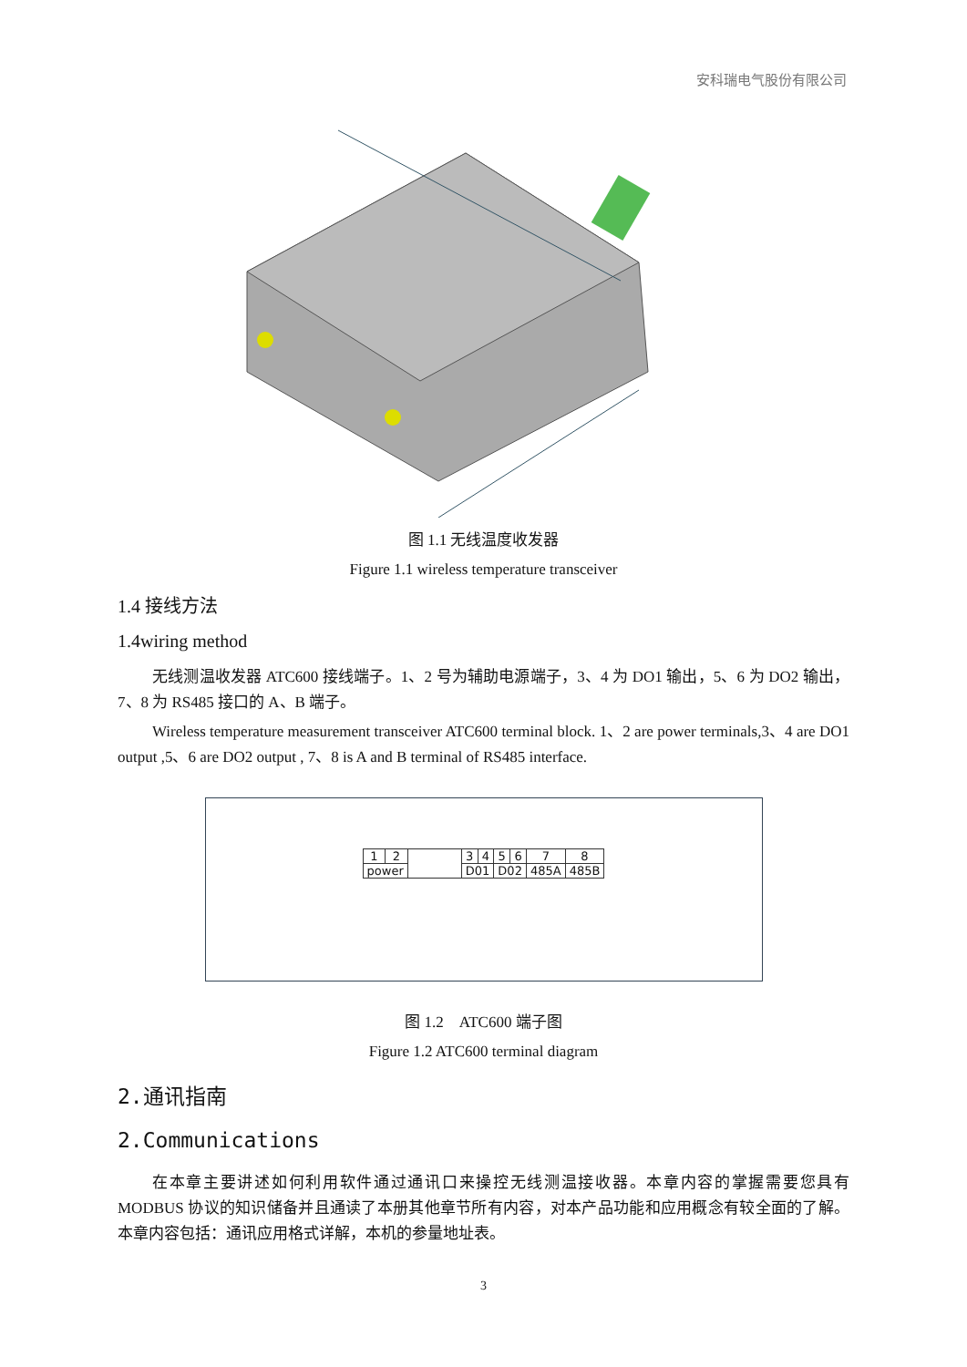安科瑞电气股份有限公司
图 1.1 无线温度收发器
Figure 1.1 wireless temperature transceiver
1.4 接线方法
1.4wiring method
无线测温收发器 ATC600 接线端子。1、2 号为辅助电源端子，3、4 为 DO1 输出，5、6 为 DO2 输出，7、8 为 RS485 接口的 A、B 端子。
Wireless temperature measurement transceiver ATC600 terminal block. 1、2 are power terminals,3、4 are DO1 output ,5、6 are DO2 output , 7、8 is A and B terminal of RS485 interface.
| 1 | 2 | | 3 | 4 | 5 | 6 | 7 | 8 |
| power | | | D01 | | D02 | | 485A | 485B |
图 1.2　ATC600 端子图
Figure 1.2 ATC600 terminal diagram
2.通讯指南
2.Communications
在本章主要讲述如何利用软件通过通讯口来操控无线测温接收器。本章内容的掌握需要您具有 MODBUS 协议的知识储备并且通读了本册其他章节所有内容，对本产品功能和应用概念有较全面的了解。本章内容包括：通讯应用格式详解，本机的参量地址表。
3